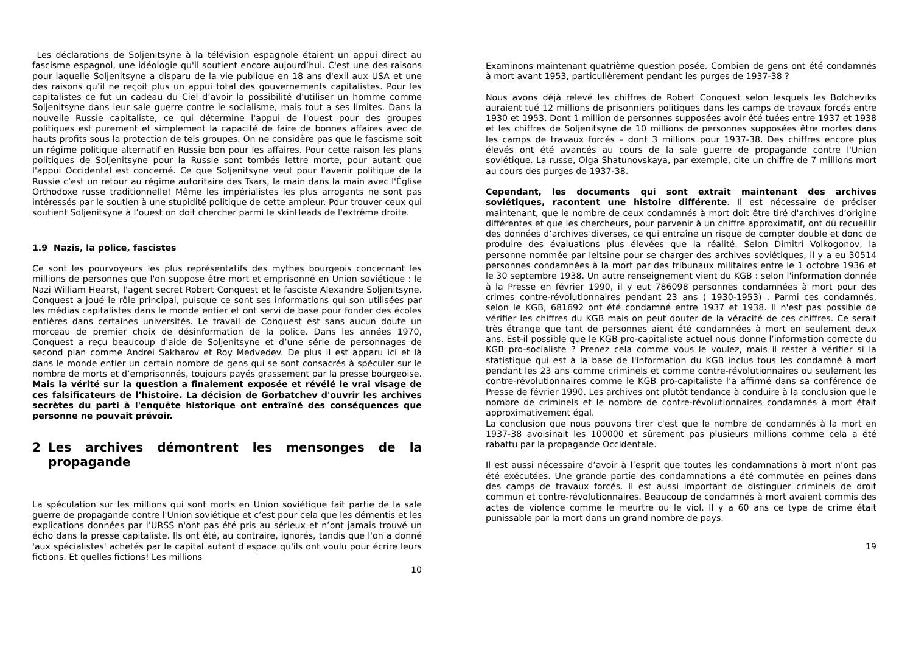Les déclarations de Soljenitsyne à la télévision espagnole étaient un appui direct au fascisme espagnol, une idéologie qu'il soutient encore aujourd’hui. C'est une des raisons pour laquelle Soljenitsyne a disparu de la vie publique en 18 ans d'exil aux USA et une des raisons qu’il ne reçoit plus un appui total des gouvernements capitalistes. Pour les capitalistes ce fut un cadeau du Ciel d’avoir la possibilité d'utiliser un homme comme Soljenitsyne dans leur sale guerre contre le socialisme, mais tout a ses limites. Dans la nouvelle Russie capitaliste, ce qui détermine l'appui de l'ouest pour des groupes politiques est purement et simplement la capacité de faire de bonnes affaires avec de hauts profits sous la protection de tels groupes. On ne considère pas que le fascisme soit un régime politique alternatif en Russie bon pour les affaires. Pour cette raison les plans politiques de Soljenitsyne pour la Russie sont tombés lettre morte, pour autant que l'appui Occidental est concerné. Ce que Soljenitsyne veut pour l'avenir politique de la Russie c’est un retour au régime autoritaire des Tsars, la main dans la main avec l'Église Orthodoxe russe traditionnelle! Même les impérialistes les plus arrogants ne sont pas intéressés par le soutien à une stupidité politique de cette ampleur. Pour trouver ceux qui soutient Soljenitsyne à l’ouest on doit chercher parmi le skinHeads de l'extrême droite.
1.9 Nazis, la police, fascistes
Ce sont les pourvoyeurs les plus représentatifs des mythes bourgeois concernant les millions de personnes que l'on suppose être mort et emprisonné en Union soviétique : le Nazi William Hearst, l'agent secret Robert Conquest et le fasciste Alexandre Soljenitsyne. Conquest a joué le rôle principal, puisque ce sont ses informations qui son utilisées par les médias capitalistes dans le monde entier et ont servi de base pour fonder des écoles entières dans certaines universités. Le travail de Conquest est sans aucun doute un morceau de premier choix de désinformation de la police. Dans les années 1970, Conquest a reçu beaucoup d'aide de Soljenitsyne et d’une série de personnages de second plan comme Andrei Sakharov et Roy Medvedev. De plus il est apparu ici et là dans le monde entier un certain nombre de gens qui se sont consacrés à spéculer sur le nombre de morts et d’emprisonnés, toujours payés grassement par la presse bourgeoise. Mais la vérité sur la question a finalement exposée et révélé le vrai visage de ces falsificateurs de l’histoire. La décision de Gorbatchev d'ouvrir les archives secrètes du parti à l'enquête historique ont entraîné des conséquences que personne ne pouvait prévoir.
2 Les archives démontrent les mensonges de la propagande
La spéculation sur les millions qui sont morts en Union soviétique fait partie de la sale guerre de propagande contre l'Union soviétique et c’est pour cela que les démentis et les explications données par l’URSS n'ont pas été pris au sérieux et n’ont jamais trouvé un écho dans la presse capitaliste. Ils ont été, au contraire, ignorés, tandis que l'on a donné 'aux spécialistes' achetés par le capital autant d'espace qu'ils ont voulu pour écrire leurs fictions. Et quelles fictions! Les millions
10
Examinons maintenant quatrième question posée. Combien de gens ont été condamnés à mort avant 1953, particulièrement pendant les purges de 1937-38 ?
Nous avons déjà relevé les chiffres de Robert Conquest selon lesquels les Bolcheviks auraient tué 12 millions de prisonniers politiques dans les camps de travaux forcés entre 1930 et 1953. Dont 1 million de personnes supposées avoir été tuées entre 1937 et 1938 et les chiffres de Soljenitsyne de 10 millions de personnes supposées être mortes dans les camps de travaux forcés – dont 3 millions pour 1937-38. Des chiffres encore plus élevés ont été avancés au cours de la sale guerre de propagande contre l'Union soviétique. La russe, Olga Shatunovskaya, par exemple, cite un chiffre de 7 millions mort au cours des purges de 1937-38.
Cependant, les documents qui sont extrait maintenant des archives soviétiques, racontent une histoire différente. Il est nécessaire de préciser maintenant, que le nombre de ceux condamnés à mort doit être tiré d'archives d’origine différentes et que les chercheurs, pour parvenir à un chiffre approximatif, ont dû recueillir des données d’archives diverses, ce qui entraîne un risque de compter double et donc de produire des évaluations plus élevées que la réalité. Selon Dimitri Volkogonov, la personne nommée par Ieltsine pour se charger des archives soviétiques, il y a eu 30514 personnes condamnées à la mort par des tribunaux militaires entre le 1 octobre 1936 et le 30 septembre 1938. Un autre renseignement vient du KGB : selon l'information donnée à la Presse en février 1990, il y eut 786098 personnes condamnées à mort pour des crimes contre-révolutionnaires pendant 23 ans ( 1930-1953) . Parmi ces condamnés, selon le KGB, 681692 ont été condamné entre 1937 et 1938. Il n'est pas possible de vérifier les chiffres du KGB mais on peut douter de la véracité de ces chiffres. Ce serait très étrange que tant de personnes aient été condamnées à mort en seulement deux ans. Est-il possible que le KGB pro-capitaliste actuel nous donne l’information correcte du KGB pro-socialiste ? Prenez cela comme vous le voulez, mais il rester à vérifier si la statistique qui est à la base de l'information du KGB inclus tous les condamné à mort pendant les 23 ans comme criminels et comme contre-révolutionnaires ou seulement les contre-révolutionnaires comme le KGB pro-capitaliste l’a affirmé dans sa conférence de Presse de février 1990. Les archives ont plutôt tendance à conduire à la conclusion que le nombre de criminels et le nombre de contre-révolutionnaires condamnés à mort était approximativement égal.
La conclusion que nous pouvons tirer c'est que le nombre de condamnés à la mort en 1937-38 avoisinait les 100000 et sûrement pas plusieurs millions comme cela a été rabattu par la propagande Occidentale.
Il est aussi nécessaire d’avoir à l’esprit que toutes les condamnations à mort n’ont pas été exécutées. Une grande partie des condamnations a été commutée en peines dans des camps de travaux forcés. Il est aussi important de distinguer criminels de droit commun et contre-révolutionnaires. Beaucoup de condamnés à mort avaient commis des actes de violence comme le meurtre ou le viol. Il y a 60 ans ce type de crime était punissable par la mort dans un grand nombre de pays.
19